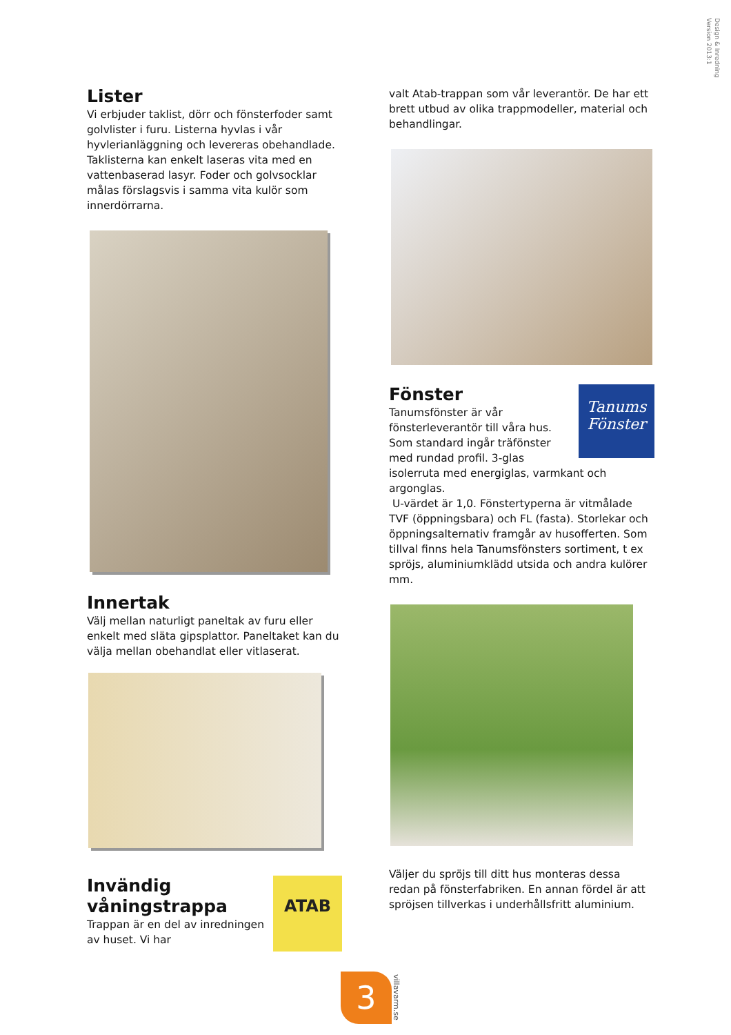Design & Inredning
Version 2013:1
Lister
Vi erbjuder taklist, dörr och fönsterfoder samt golvlister i furu. Listerna hyvlas i vår hyvlerianläggning och levereras obehandlade. Taklisterna kan enkelt laseras vita med en vattenbaserad lasyr. Foder och golvsocklar målas förslagsvis i samma vita kulör som innerdörrarna.
Innertak
Välj mellan naturligt paneltak av furu eller enkelt med släta gipsplattor. Paneltaket kan du välja mellan obehandlat eller vitlaserat.
ATAB
Invändig våningstrappa
Trappan är en del av inredningen av huset. Vi har
valt Atab-trappan som vår leverantör. De har ett brett utbud av olika trappmodeller, material och behandlingar.
Tanums
Fönster
Fönster
Tanumsfönster är vår fönsterleverantör till våra hus. Som standard ingår träfönster med rundad profil. 3-glas isolerruta med energiglas, varmkant och argonglas.
U-värdet är 1,0. Fönstertyperna är vitmålade TVF (öppningsbara) och FL (fasta). Storlekar och öppningsalternativ framgår av husofferten. Som tillval finns hela Tanumsfönsters sortiment, t ex spröjs, aluminiumklädd utsida och andra kulörer mm.
Väljer du spröjs till ditt hus monteras dessa redan på fönsterfabriken. En annan fördel är att spröjsen tillverkas i underhållsfritt aluminium.
3
villavarm.se